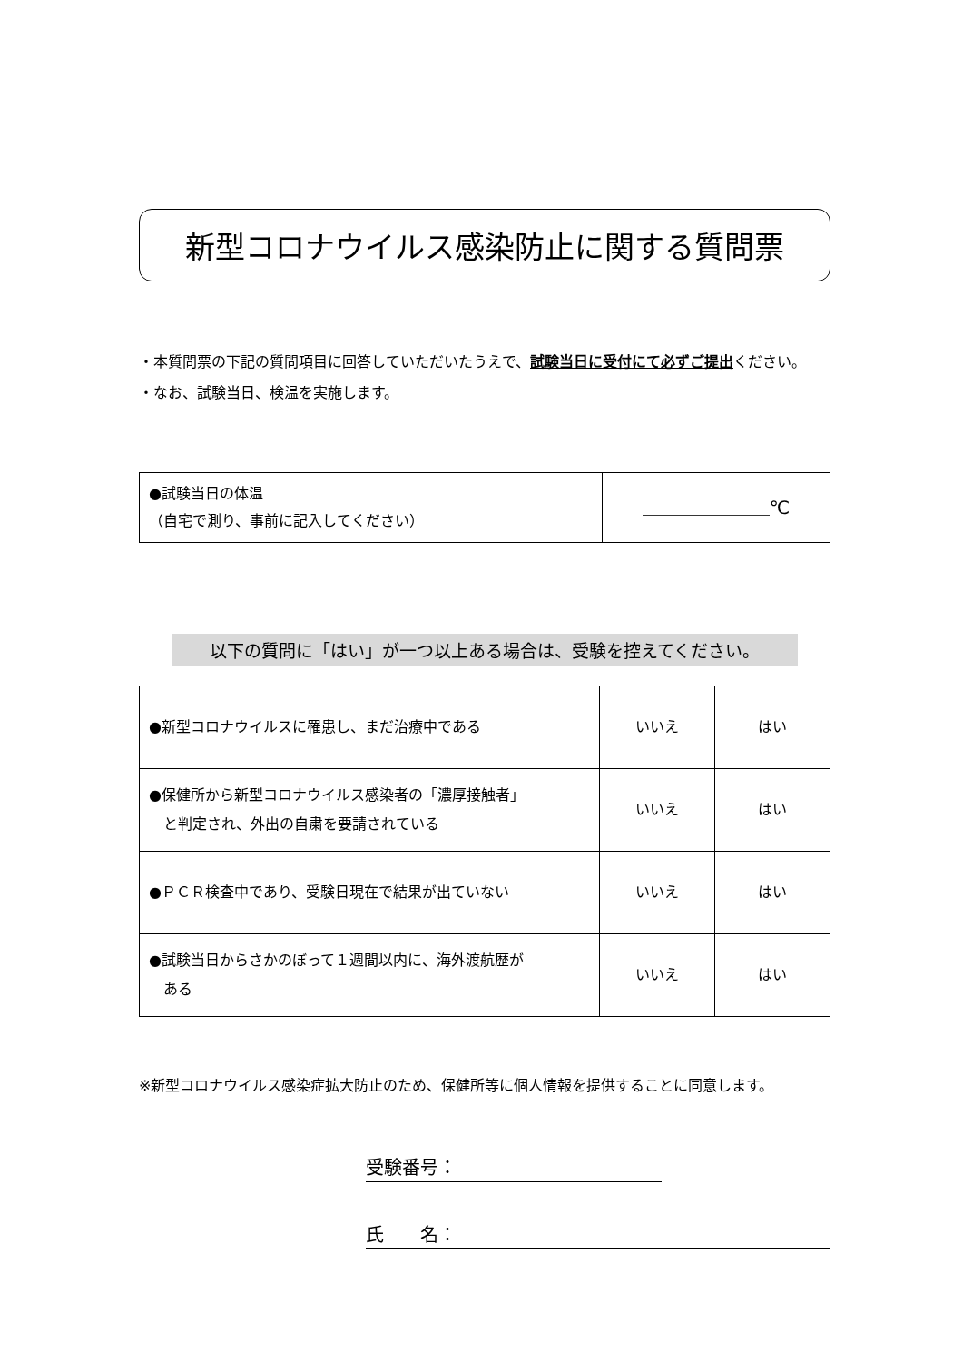新型コロナウイルス感染防止に関する質問票
・本質問票の下記の質問項目に回答していただいたうえで、試験当日に受付にて必ずご提出ください。
・なお、試験当日、検温を実施します。
| ●試験当日の体温 （自宅で測り、事前に記入してください） | ＿＿＿＿＿＿＿℃ |
以下の質問に「はい」が一つ以上ある場合は、受験を控えてください。
| ●新型コロナウイルスに罹患し、まだ治療中である | いいえ | はい |
| ●保健所から新型コロナウイルス感染者の「濃厚接触者」 と判定され、外出の自粛を要請されている | いいえ | はい |
| ●ＰＣＲ検査中であり、受験日現在で結果が出ていない | いいえ | はい |
| ●試験当日からさかのぼって１週間以内に、海外渡航歴が ある | いいえ | はい |
※新型コロナウイルス感染症拡大防止のため、保健所等に個人情報を提供することに同意します。
受験番号：
氏　　名：